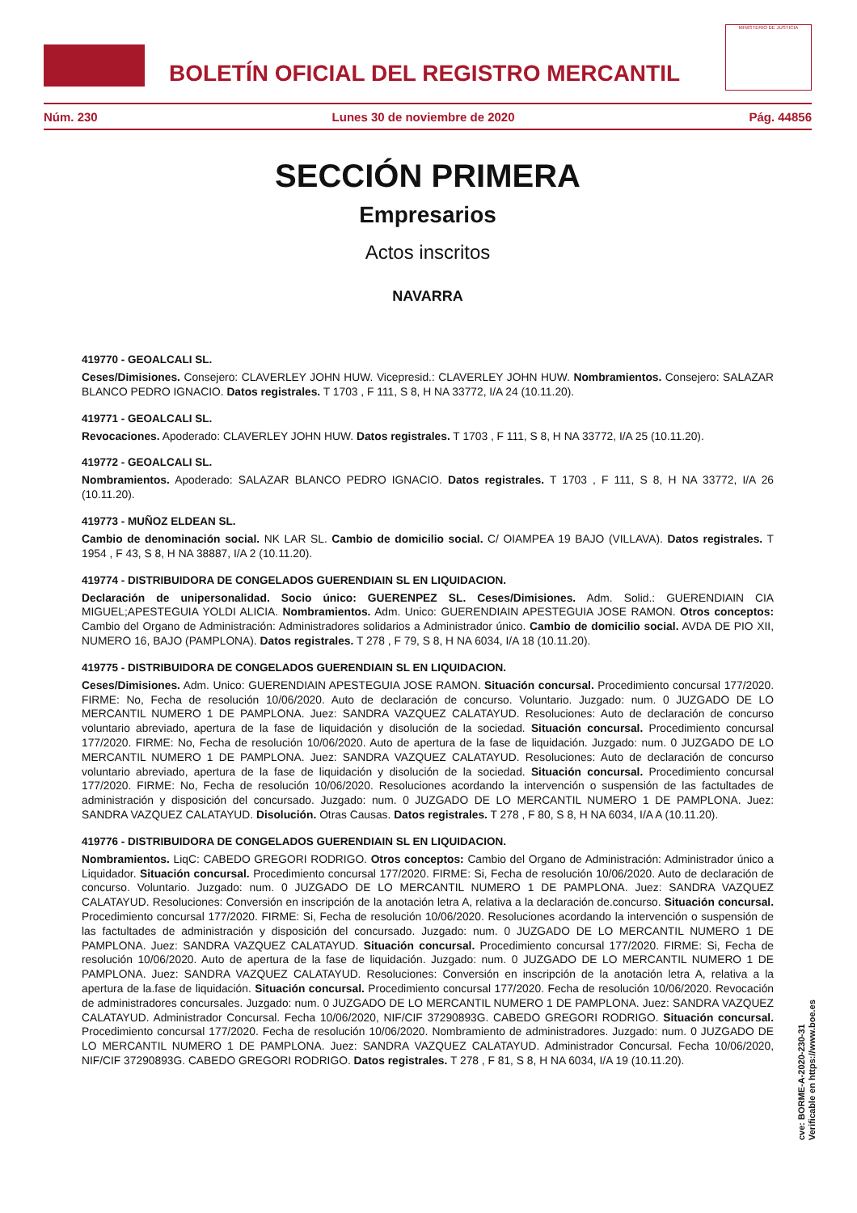BOLETÍN OFICIAL DEL REGISTRO MERCANTIL
MINISTERIO DE JUSTICIA
Núm. 230 Lunes 30 de noviembre de 2020 Pág. 44856
SECCIÓN PRIMERA
Empresarios
Actos inscritos
NAVARRA
419770 - GEOALCALI SL.
Ceses/Dimisiones. Consejero: CLAVERLEY JOHN HUW. Vicepresid.: CLAVERLEY JOHN HUW. Nombramientos. Consejero: SALAZAR BLANCO PEDRO IGNACIO. Datos registrales. T 1703 , F 111, S 8, H NA 33772, I/A 24 (10.11.20).
419771 - GEOALCALI SL.
Revocaciones. Apoderado: CLAVERLEY JOHN HUW. Datos registrales. T 1703 , F 111, S 8, H NA 33772, I/A 25 (10.11.20).
419772 - GEOALCALI SL.
Nombramientos. Apoderado: SALAZAR BLANCO PEDRO IGNACIO. Datos registrales. T 1703 , F 111, S 8, H NA 33772, I/A 26 (10.11.20).
419773 - MUÑOZ ELDEAN SL.
Cambio de denominación social. NK LAR SL. Cambio de domicilio social. C/ OIAMPEA 19 BAJO (VILLAVA). Datos registrales. T 1954 , F 43, S 8, H NA 38887, I/A 2 (10.11.20).
419774 - DISTRIBUIDORA DE CONGELADOS GUERENDIAIN SL EN LIQUIDACION.
Declaración de unipersonalidad. Socio único: GUERENPEZ SL. Ceses/Dimisiones. Adm. Solid.: GUERENDIAIN CIA MIGUEL;APESTEGUIA YOLDI ALICIA. Nombramientos. Adm. Unico: GUERENDIAIN APESTEGUIA JOSE RAMON. Otros conceptos: Cambio del Organo de Administración: Administradores solidarios a Administrador único. Cambio de domicilio social. AVDA DE PIO XII, NUMERO 16, BAJO (PAMPLONA). Datos registrales. T 278 , F 79, S 8, H NA 6034, I/A 18 (10.11.20).
419775 - DISTRIBUIDORA DE CONGELADOS GUERENDIAIN SL EN LIQUIDACION.
Ceses/Dimisiones. Adm. Unico: GUERENDIAIN APESTEGUIA JOSE RAMON. Situación concursal. Procedimiento concursal 177/2020. FIRME: No, Fecha de resolución 10/06/2020. Auto de declaración de concurso. Voluntario. Juzgado: num. 0 JUZGADO DE LO MERCANTIL NUMERO 1 DE PAMPLONA. Juez: SANDRA VAZQUEZ CALATAYUD. Resoluciones: Auto de declaración de concurso voluntario abreviado, apertura de la fase de liquidación y disolución de la sociedad. Situación concursal. Procedimiento concursal 177/2020. FIRME: No, Fecha de resolución 10/06/2020. Auto de apertura de la fase de liquidación. Juzgado: num. 0 JUZGADO DE LO MERCANTIL NUMERO 1 DE PAMPLONA. Juez: SANDRA VAZQUEZ CALATAYUD. Resoluciones: Auto de declaración de concurso voluntario abreviado, apertura de la fase de liquidación y disolución de la sociedad. Situación concursal. Procedimiento concursal 177/2020. FIRME: No, Fecha de resolución 10/06/2020. Resoluciones acordando la intervención o suspensión de las factultades de administración y disposición del concursado. Juzgado: num. 0 JUZGADO DE LO MERCANTIL NUMERO 1 DE PAMPLONA. Juez: SANDRA VAZQUEZ CALATAYUD. Disolución. Otras Causas. Datos registrales. T 278 , F 80, S 8, H NA 6034, I/A A (10.11.20).
419776 - DISTRIBUIDORA DE CONGELADOS GUERENDIAIN SL EN LIQUIDACION.
Nombramientos. LiqC: CABEDO GREGORI RODRIGO. Otros conceptos: Cambio del Organo de Administración: Administrador único a Liquidador. Situación concursal. Procedimiento concursal 177/2020. FIRME: Si, Fecha de resolución 10/06/2020. Auto de declaración de concurso. Voluntario. Juzgado: num. 0 JUZGADO DE LO MERCANTIL NUMERO 1 DE PAMPLONA. Juez: SANDRA VAZQUEZ CALATAYUD. Resoluciones: Conversión en inscripción de la anotación letra A, relativa a la declaración de.concurso. Situación concursal. Procedimiento concursal 177/2020. FIRME: Si, Fecha de resolución 10/06/2020. Resoluciones acordando la intervención o suspensión de las factultades de administración y disposición del concursado. Juzgado: num. 0 JUZGADO DE LO MERCANTIL NUMERO 1 DE PAMPLONA. Juez: SANDRA VAZQUEZ CALATAYUD. Situación concursal. Procedimiento concursal 177/2020. FIRME: Si, Fecha de resolución 10/06/2020. Auto de apertura de la fase de liquidación. Juzgado: num. 0 JUZGADO DE LO MERCANTIL NUMERO 1 DE PAMPLONA. Juez: SANDRA VAZQUEZ CALATAYUD. Resoluciones: Conversión en inscripción de la anotación letra A, relativa a la apertura de la.fase de liquidación. Situación concursal. Procedimiento concursal 177/2020. Fecha de resolución 10/06/2020. Revocación de administradores concursales. Juzgado: num. 0 JUZGADO DE LO MERCANTIL NUMERO 1 DE PAMPLONA. Juez: SANDRA VAZQUEZ CALATAYUD. Administrador Concursal. Fecha 10/06/2020, NIF/CIF 37290893G. CABEDO GREGORI RODRIGO. Situación concursal. Procedimiento concursal 177/2020. Fecha de resolución 10/06/2020. Nombramiento de administradores. Juzgado: num. 0 JUZGADO DE LO MERCANTIL NUMERO 1 DE PAMPLONA. Juez: SANDRA VAZQUEZ CALATAYUD. Administrador Concursal. Fecha 10/06/2020, NIF/CIF 37290893G. CABEDO GREGORI RODRIGO. Datos registrales. T 278 , F 81, S 8, H NA 6034, I/A 19 (10.11.20).
cve: BORME-A-2020-230-31
Verificable en https://www.boe.es